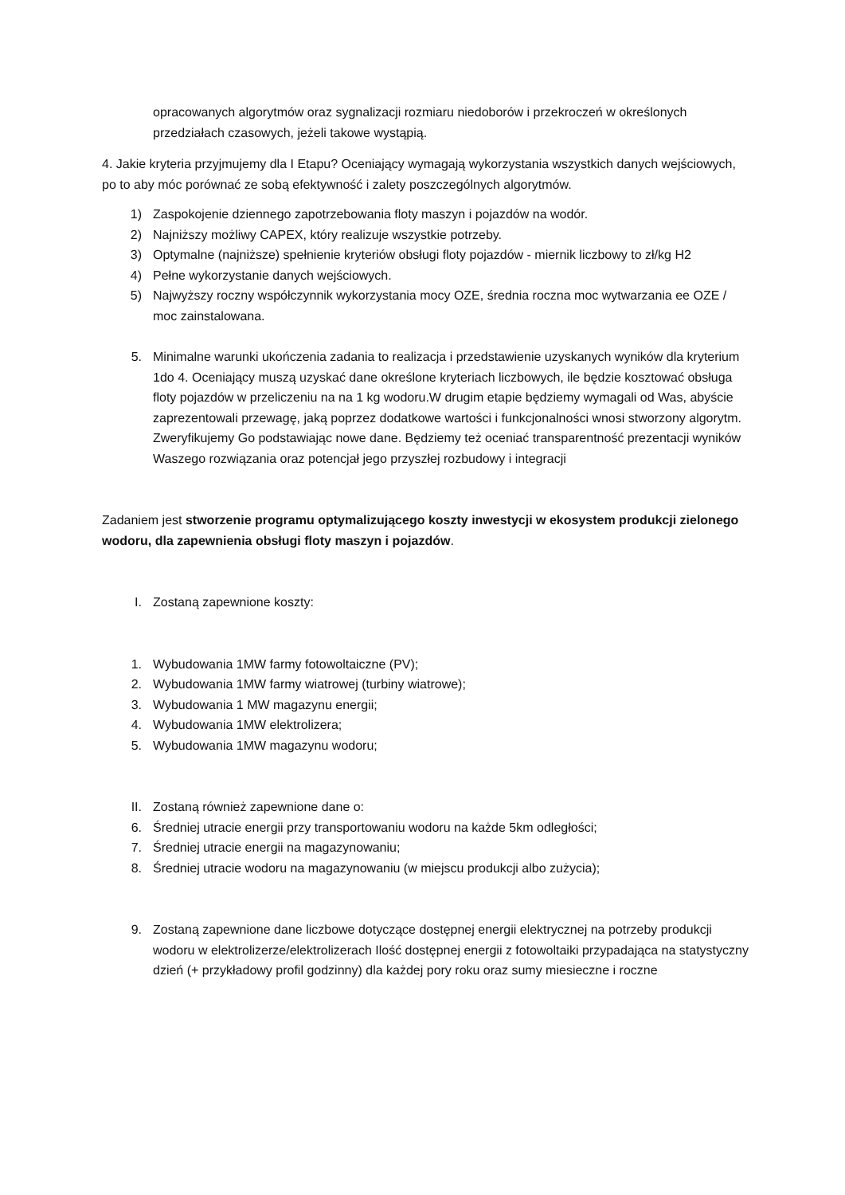opracowanych algorytmów oraz sygnalizacji rozmiaru niedoborów i przekroczeń w określonych przedziałach czasowych, jeżeli takowe wystąpią.
4. Jakie kryteria przyjmujemy dla I Etapu? Oceniający wymagają wykorzystania wszystkich danych wejściowych, po to aby móc porównać ze sobą efektywność i zalety poszczególnych algorytmów.
1) Zaspokojenie dziennego zapotrzebowania floty maszyn i pojazdów na wodór.
2) Najniższy możliwy CAPEX, który realizuje wszystkie potrzeby.
3) Optymalne (najniższe) spełnienie kryteriów obsługi floty pojazdów - miernik liczbowy to zł/kg H2
4) Pełne wykorzystanie danych wejściowych.
5) Najwyższy roczny współczynnik wykorzystania mocy OZE, średnia roczna moc wytwarzania ee OZE / moc zainstalowana.
5. Minimalne warunki ukończenia zadania to realizacja i przedstawienie uzyskanych wyników dla kryterium 1do 4. Oceniający muszą uzyskać dane określone kryteriach liczbowych, ile będzie kosztować obsługa floty pojazdów w przeliczeniu na na 1 kg wodoru.W drugim etapie będziemy wymagali od Was, abyście zaprezentowali przewagę, jaką poprzez dodatkowe wartości i funkcjonalności wnosi stworzony algorytm. Zweryfikujemy Go podstawiając nowe dane. Będziemy też oceniać transparentność prezentacji wyników Waszego rozwiązania oraz potencjał jego przyszłej rozbudowy i integracji
Zadaniem jest stworzenie programu optymalizującego koszty inwestycji w ekosystem produkcji zielonego wodoru, dla zapewnienia obsługi floty maszyn i pojazdów.
I. Zostaną zapewnione koszty:
1. Wybudowania 1MW farmy fotowoltaiczne (PV);
2. Wybudowania 1MW farmy wiatrowej (turbiny wiatrowe);
3. Wybudowania 1 MW magazynu energii;
4. Wybudowania 1MW elektrolizera;
5. Wybudowania 1MW magazynu wodoru;
II. Zostaną również zapewnione dane o:
6. Średniej utracie energii przy transportowaniu wodoru na każde 5km odległości;
7. Średniej utracie energii na magazynowaniu;
8. Średniej utracie wodoru na magazynowaniu (w miejscu produkcji albo zużycia);
9. Zostaną zapewnione dane liczbowe dotyczące dostępnej energii elektrycznej na potrzeby produkcji wodoru w elektrolizerze/elektrolizerach Ilość dostępnej energii z fotowoltaiki przypadająca na statystyczny dzień (+ przykładowy profil godzinny) dla każdej pory roku oraz sumy miesieczne i roczne